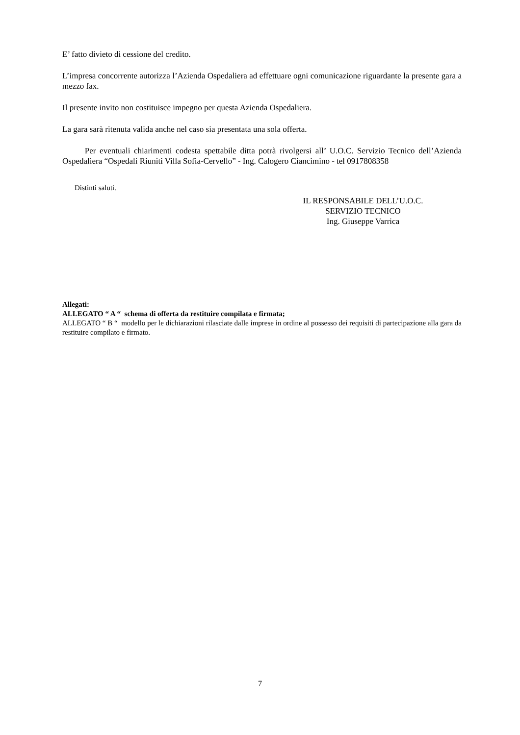E’ fatto divieto di cessione del credito.
L’impresa concorrente autorizza l’Azienda Ospedaliera ad effettuare ogni comunicazione riguardante la presente gara a mezzo fax.
Il presente invito non costituisce impegno per questa Azienda Ospedaliera.
La gara sarà ritenuta valida anche nel caso sia presentata una sola offerta.
Per eventuali chiarimenti codesta spettabile ditta potrà rivolgersi all’ U.O.C. Servizio Tecnico dell’Azienda Ospedaliera “Ospedali Riuniti Villa Sofia-Cervello” - Ing. Calogero Ciancimino - tel 0917808358
Distinti saluti.
IL RESPONSABILE DELL’U.O.C.
SERVIZIO TECNICO
Ing. Giuseppe Varrica
Allegati:
ALLEGATO “ A “ schema di offerta da restituire compilata e firmata;
ALLEGATO “ B “ modello per le dichiarazioni rilasciate dalle imprese in ordine al possesso dei requisiti di partecipazione alla gara da restituire compilato e firmato.
7